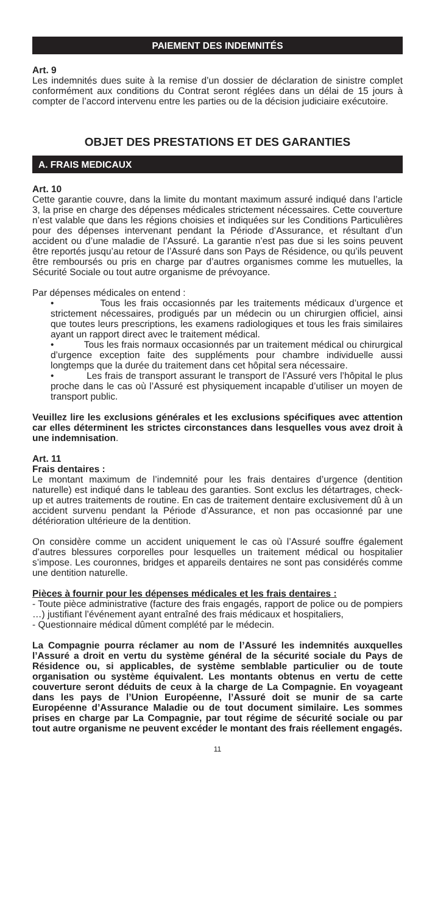PAIEMENT DES INDEMNITÉS
Art. 9
Les indemnités dues suite à la remise d’un dossier de déclaration de sinistre complet conformément aux conditions du Contrat seront réglées dans un délai de 15 jours à compter de l’accord intervenu entre les parties ou de la décision judiciaire exécutoire.
OBJET DES PRESTATIONS ET DES GARANTIES
A. FRAIS MEDICAUX
Art. 10
Cette garantie couvre, dans la limite du montant maximum assuré indiqué dans l’article 3, la prise en charge des dépenses médicales strictement nécessaires. Cette couverture n’est valable que dans les régions choisies et indiquées sur les Conditions Particulières pour des dépenses intervenant pendant la Période d’Assurance, et résultant d’un accident ou d’une maladie de l’Assuré. La garantie n’est pas due si les soins peuvent être reportés jusqu’au retour de l’Assuré dans son Pays de Résidence, ou qu’ils peuvent être remboursés ou pris en charge par d’autres organismes comme les mutuelles, la Sécurité Sociale ou tout autre organisme de prévoyance.
Par dépenses médicales on entend :
• Tous les frais occasionnés par les traitements médicaux d’urgence et strictement nécessaires, prodigués par un médecin ou un chirurgien officiel, ainsi que toutes leurs prescriptions, les examens radiologiques et tous les frais similaires ayant un rapport direct avec le traitement médical.
• Tous les frais normaux occasionnés par un traitement médical ou chirurgical d’urgence exception faite des suppléments pour chambre individuelle aussi longtemps que la durée du traitement dans cet hôpital sera nécessaire.
• Les frais de transport assurant le transport de l’Assuré vers l’hôpital le plus proche dans le cas où l’Assuré est physiquement incapable d’utiliser un moyen de transport public.
Veuillez lire les exclusions générales et les exclusions spécifiques avec attention car elles déterminent les strictes circonstances dans lesquelles vous avez droit à une indemnisation.
Art. 11
Frais dentaires :
Le montant maximum de l’indemnité pour les frais dentaires d’urgence (dentition naturelle) est indiqué dans le tableau des garanties. Sont exclus les détartrages, check-up et autres traitements de routine. En cas de traitement dentaire exclusivement dû à un accident survenu pendant la Période d’Assurance, et non pas occasionné par une détérioration ultérieure de la dentition.
On considère comme un accident uniquement le cas où l’Assuré souffre également d’autres blessures corporelles pour lesquelles un traitement médical ou hospitalier s’impose. Les couronnes, bridges et appareils dentaires ne sont pas considérés comme une dentition naturelle.
Pièces à fournir pour les dépenses médicales et les frais dentaires :
- Toute pièce administrative (facture des frais engagés, rapport de police ou de pompiers …) justifiant l’événement ayant entraîné des frais médicaux et hospitaliers,
- Questionnaire médical dûment complété par le médecin.
La Compagnie pourra réclamer au nom de l’Assuré les indemnités auxquelles l’Assuré a droit en vertu du système général de la sécurité sociale du Pays de Résidence ou, si applicables, de système semblable particulier ou de toute organisation ou système équivalent. Les montants obtenus en vertu de cette couverture seront déduits de ceux à la charge de La Compagnie. En voyageant dans les pays de l’Union Européenne, l’Assuré doit se munir de sa carte Européenne d’Assurance Maladie ou de tout document similaire. Les sommes prises en charge par La Compagnie, par tout régime de sécurité sociale ou par tout autre organisme ne peuvent excéder le montant des frais réellement engagés.
11